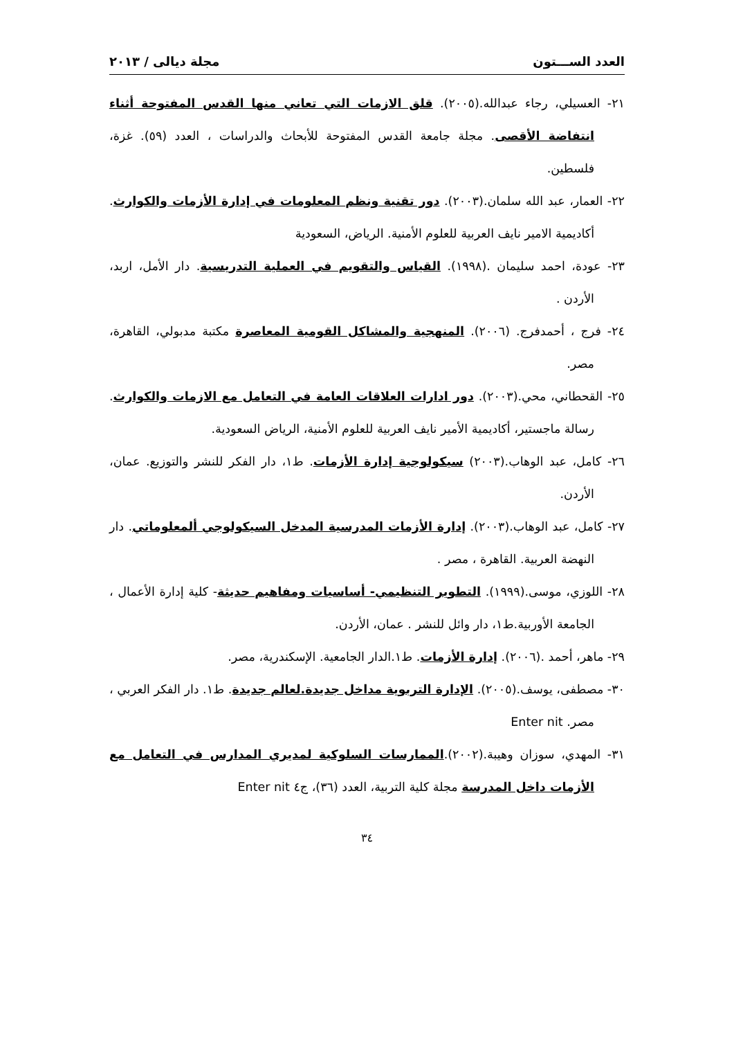العدد الســـتون مجلة ديالى / ٢٠١٣
٢١- العسيلي، رجاء عبدالله.(٢٠٠٥). قلق الازمات التي تعاني منها القدس المفتوحة أثناء انتفاضة الأقصى. مجلة جامعة القدس المفتوحة للأبحاث والدراسات ، العدد (٥٩). غزة، فلسطين.
٢٢- العمار، عبد الله سلمان.(٢٠٠٣). دور تقنية ونظم المعلومات في إدارة الأزمات والكوارث. أكاديمية الامير نايف العربية للعلوم الأمنية. الرياض، السعودية
٢٣- عودة، احمد سليمان .(١٩٩٨). القياس والتقويم في العملية التدريسية. دار الأمل، اربد، الأردن .
٢٤- فرج ، أحمدفرج. (٢٠٠٦). المنهجية والمشاكل القومية المعاصرة مكتبة مدبولي، القاهرة، مصر.
٢٥- القحطاني، محي.(٢٠٠٣). دور ادارات العلاقات العامة في التعامل مع الازمات والكوارث. رسالة ماجستير، أكاديمية الأمير نايف العربية للعلوم الأمنية، الرياض السعودية.
٢٦- كامل، عبد الوهاب.(٢٠٠٣) سيكولوجية إدارة الأزمات. ط١، دار الفكر للنشر والتوزيع. عمان، الأردن.
٢٧- كامل، عبد الوهاب.(٢٠٠٣). إدارة الأزمات المدرسية المدخل السيكولوجي ألمعلوماتي. دار النهضة العربية. القاهرة ، مصر .
٢٨- اللوزي، موسى.(١٩٩٩). التطوير التنظيمي- أساسيات ومفاهيم حديثة- كلية إدارة الأعمال ، الجامعة الأوربية.ط١، دار وائل للنشر . عمان، الأردن.
٢٩- ماهر، أحمد .(٢٠٠٦). إدارة الأزمات. ط١.الدار الجامعية. الإسكندرية، مصر.
٣٠- مصطفى، يوسف.(٢٠٠٥). الإدارة التربوية مداخل جديدة.لعالم جديدة. ط١. دار الفكر العربي ، مصر. Enter nit
٣١- المهدي، سوزان وهيبة.(٢٠٠٢).الممارسات السلوكية لمديري المدارس في التعامل مع الأزمات داخل المدرسة مجلة كلية التربية، العدد (٣٦)، ج٤ Enter nit
٣٤